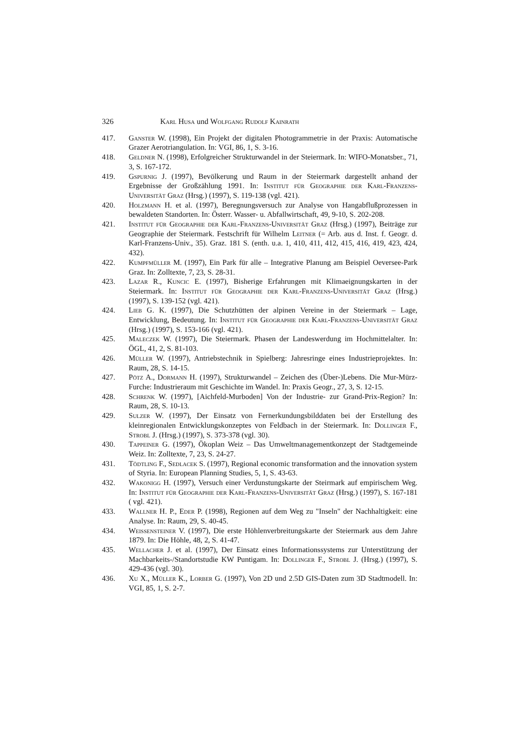326 Karl Husa und Wolfgang Rudolf Kainrath
417. Ganster W. (1998), Ein Projekt der digitalen Photogrammetrie in der Praxis: Automatische Grazer Aerotriangulation. In: VGI, 86, 1, S. 3-16.
418. Geldner N. (1998), Erfolgreicher Strukturwandel in der Steiermark. In: WIFO-Monatsber., 71, 3, S. 167-172.
419. Gspurnig J. (1997), Bevölkerung und Raum in der Steiermark dargestellt anhand der Ergebnisse der Großzählung 1991. In: Institut für Geographie der Karl-Franzens-Universität Graz (Hrsg.) (1997), S. 119-138 (vgl. 421).
420. Holzmann H. et al. (1997), Beregnungsversuch zur Analyse von Hangabflußprozessen in bewaldeten Standorten. In: Österr. Wasser- u. Abfallwirtschaft, 49, 9-10, S. 202-208.
421. Institut für Geographie der Karl-Franzens-Universität Graz (Hrsg.) (1997), Beiträge zur Geographie der Steiermark. Festschrift für Wilhelm Leitner (= Arb. aus d. Inst. f. Geogr. d. Karl-Franzens-Univ., 35). Graz. 181 S. (enth. u.a. 1, 410, 411, 412, 415, 416, 419, 423, 424, 432).
422. Kumpfmüller M. (1997), Ein Park für alle – Integrative Planung am Beispiel Oeversee-Park Graz. In: Zolltexte, 7, 23, S. 28-31.
423. Lazar R., Kuncic E. (1997), Bisherige Erfahrungen mit Klimaeignungskarten in der Steiermark. In: Institut für Geographie der Karl-Franzens-Universität Graz (Hrsg.) (1997), S. 139-152 (vgl. 421).
424. Lieb G. K. (1997), Die Schutzhütten der alpinen Vereine in der Steiermark – Lage, Entwicklung, Bedeutung. In: Institut für Geographie der Karl-Franzens-Universität Graz (Hrsg.) (1997), S. 153-166 (vgl. 421).
425. Maleczek W. (1997), Die Steiermark. Phasen der Landeswerdung im Hochmittelalter. In: ÖGL, 41, 2, S. 81-103.
426. Müller W. (1997), Antriebstechnik in Spielberg: Jahresringe eines Industrieprojektes. In: Raum, 28, S. 14-15.
427. Pötz A., Dormann H. (1997), Strukturwandel – Zeichen des (Über-)Lebens. Die Mur-Mürz-Furche: Industrieraum mit Geschichte im Wandel. In: Praxis Geogr., 27, 3, S. 12-15.
428. Schrenk W. (1997), [Aichfeld-Murboden] Von der Industrie- zur Grand-Prix-Region? In: Raum, 28, S. 10-13.
429. Sulzer W. (1997), Der Einsatz von Fernerkundungsbilddaten bei der Erstellung des kleinregionalen Entwicklungskonzeptes von Feldbach in der Steiermark. In: Dollinger F., Strobl J. (Hrsg.) (1997), S. 373-378 (vgl. 30).
430. Tappeiner G. (1997), Ökoplan Weiz – Das Umweltmanagementkonzept der Stadtgemeinde Weiz. In: Zolltexte, 7, 23, S. 24-27.
431. Tödtling F., Sedlacek S. (1997), Regional economic transformation and the innovation system of Styria. In: European Planning Studies, 5, 1, S. 43-63.
432. Wakonigg H. (1997), Versuch einer Verdunstungskarte der Steirmark auf empirischem Weg. In: Institut für Geographie der Karl-Franzens-Universität Graz (Hrsg.) (1997), S. 167-181 ( vgl. 421).
433. Wallner H. P., Eder P. (1998), Regionen auf dem Weg zu "Inseln" der Nachhaltigkeit: eine Analyse. In: Raum, 29, S. 40-45.
434. Weissensteiner V. (1997), Die erste Höhlenverbreitungskarte der Steiermark aus dem Jahre 1879. In: Die Höhle, 48, 2, S. 41-47.
435. Wellacher J. et al. (1997), Der Einsatz eines Informationssystems zur Unterstützung der Machbarkeits-/Standortstudie KW Puntigam. In: Dollinger F., Strobl J. (Hrsg.) (1997), S. 429-436 (vgl. 30).
436. Xu X., Müller K., Lorber G. (1997), Von 2D und 2.5D GIS-Daten zum 3D Stadtmodell. In: VGI, 85, 1, S. 2-7.